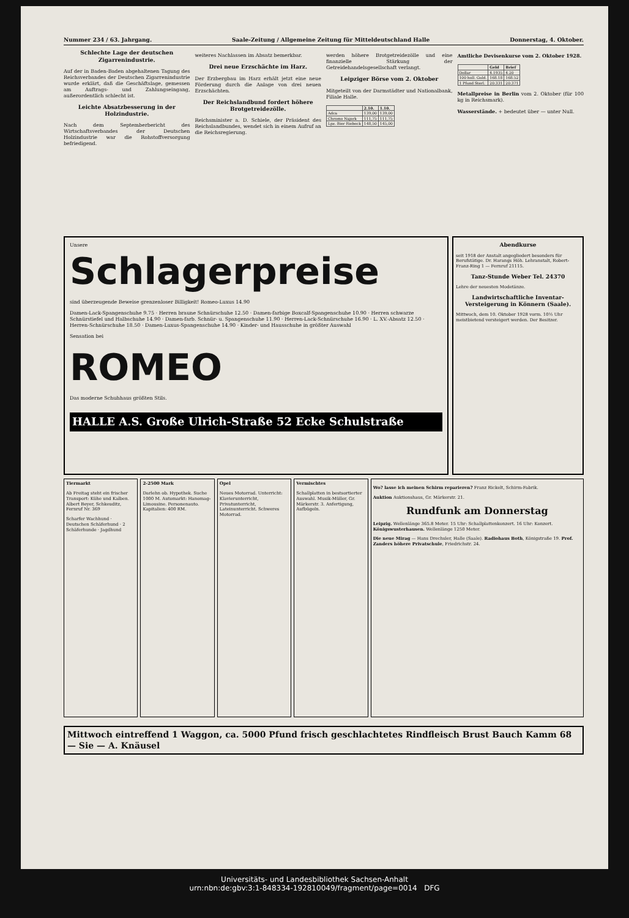Nummer 234 / 63. Jahrgang. Saale-Zeitung / Allgemeine Zeitung für Mitteldeutschland Halle Donnerstag, 4. Oktober.
Schlechte Lage der deutschen Zigarrenindustrie.
Auf der in Baden-Baden abgehaltenen Tagung des Reichsverbandes der Deutschen Zigarrenindustrie wurde erklärt, daß die Geschäftslage, gemessen am Auftrags- und Zahlungseingang, außerordentlich schlecht ist.
Leichte Absatzbesserung in der Holzindustrie.
Nach dem Septemberbericht des Wirtschaftsverbandes der Deutschen Holzindustrie war die Rohstoffversorgung befriedigend.
weiteres Nachlassen im Absatz bemerkbar.
Drei neue Erzschächte im Harz.
Der Erzbergbau im Harz erhält jetzt eine neue Förderung durch die Anlage von drei neuen Erzschächten.
Der Reichslandbund fordert höhere Brotgetreidezölle.
Reichsminister a. D. Schiele, der Präsident des Reichslandbundes, wendet sich in einem Aufruf an die Reichsregierung.
werden höhere Brotgetreidezölle und eine finanzielle Stärkung der Getreidehandelsgesellschaft verlangt.
Leipziger Börse vom 2. Oktober
Mitgeteilt von der Darmstädter und Nationalbank, Filiale Halle.
| | 2.10. | 1.10. |
| --- | --- | --- |
| Adca | 139,00 | 139,00 |
| Chromo Najork | 111,75 | 111,75 |
| Lpz. Bier Riebeck | 148,50 | 145,00 |
Amtliche Devisenkurse vom 2. Oktober 1928.
| | Geld | Brief |
| --- | --- | --- |
| Dollar | 4.1935 | 4.20 |
| 100 holl. Guld. | 168.18 | 168.52 |
| 1 Pfund Sterl. | 20.331 | 20.371 |
Metallpreise in Berlin vom 2. Oktober (für 100 kg in Reichsmark).
Wasserstände. + bedeutet über — unter Null.
Unsere
Schlagerpreise
sind überzeugende Beweise grenzenloser Billigkeit! Romeo-Luxus 14.90
Damen-Lack-Spangenschuhe 9.75 · Herren braune Schnürschuhe 12.50 · Damen-farbige Boxcalf-Spangenschuhe 10.90 · Herren schwarze Schnürstiefel und Halbschuhe 14.90 · Damen-farb. Schnür- u. Spangenschuhe 11.90 · Herren-Lack-Schnürschuhe 16.90 · L. XV.-Absatz 12.50 · Herren-Schnürschuhe 18.50 · Damen-Luxus-Spangenschuhe 14.90 · Kinder- und Hausschuhe in größter Auswahl
Sensation bei
ROMEO
Das moderne Schuhhaus größten Stils.
HALLE A.S. Große Ulrich-Straße 52 Ecke Schulstraße
Abendkurse
seit 1918 der Anstalt angegliedert besonders für Berufstätige. Dr. Harangs Höh. Lehranstalt, Robert-Franz-Ring 1 — Fernruf 21115.
Tanz-Stunde Weber Tel. 24370
Lehre der neuesten Modetänze.
Landwirtschaftliche Inventar-Versteigerung in Könnern (Saale).
Mittwoch, dem 10. Oktober 1928 vorm. 10½ Uhr meistbietend versteigert werden. Der Besitzer.
Tiermarkt
Ab Freitag steht ein frischer Transport: Kühe und Kalben. Albert Beyer, Schkeuditz, Fernruf Nr. 369
Scharfer Wachhund · Deutschen Schäferhund · 2 Schäferhunde · Jagdhund
2-2500 Mark
Darlehn ob. Hypothek. Suche 1000 M. Automarkt: Hanomag-Limousine. Personenauto. Kapitalien: 400 RM.
Opel
Neues Motorrad. Unterricht: Klavierunterricht, Privatunterricht, Lateinunterricht. Schweres Motorrad.
Vermischtes
Schallplatten in bestsortierter Auswahl. Musik-Müller, Gr. Märkerstr. 3. Anfertigung, Aufbügeln.
Wo? lasse ich meinen Schirm reparieren? Franz Rickelt, Schirm-Fabrik.
Auktion Auktionshaus, Gr. Märkerstr. 21.
Rundfunk am Donnerstag
Leipzig. Wellenlänge 365.8 Meter. 15 Uhr: Schallplattenkonzert. 16 Uhr: Konzert. Königswusterhausen. Wellenlänge 1250 Meter.
Die neue Mirag — Hans Drechsler, Halle (Saale). Radiohaus Both, Königstraße 19. Prof. Zanders höhere Privatschule, Friedrichstr. 24.
Mittwoch eintreffend 1 Waggon, ca. 5000 Pfund frisch geschlachtetes Rindfleisch Brust Bauch Kamm 68 — Sie — A. Knäusel
Universitäts- und Landesbibliothek Sachsen-Anhalt
urn:nbn:de:gbv:3:1-848334-192810049/fragment/page=0014 DFG